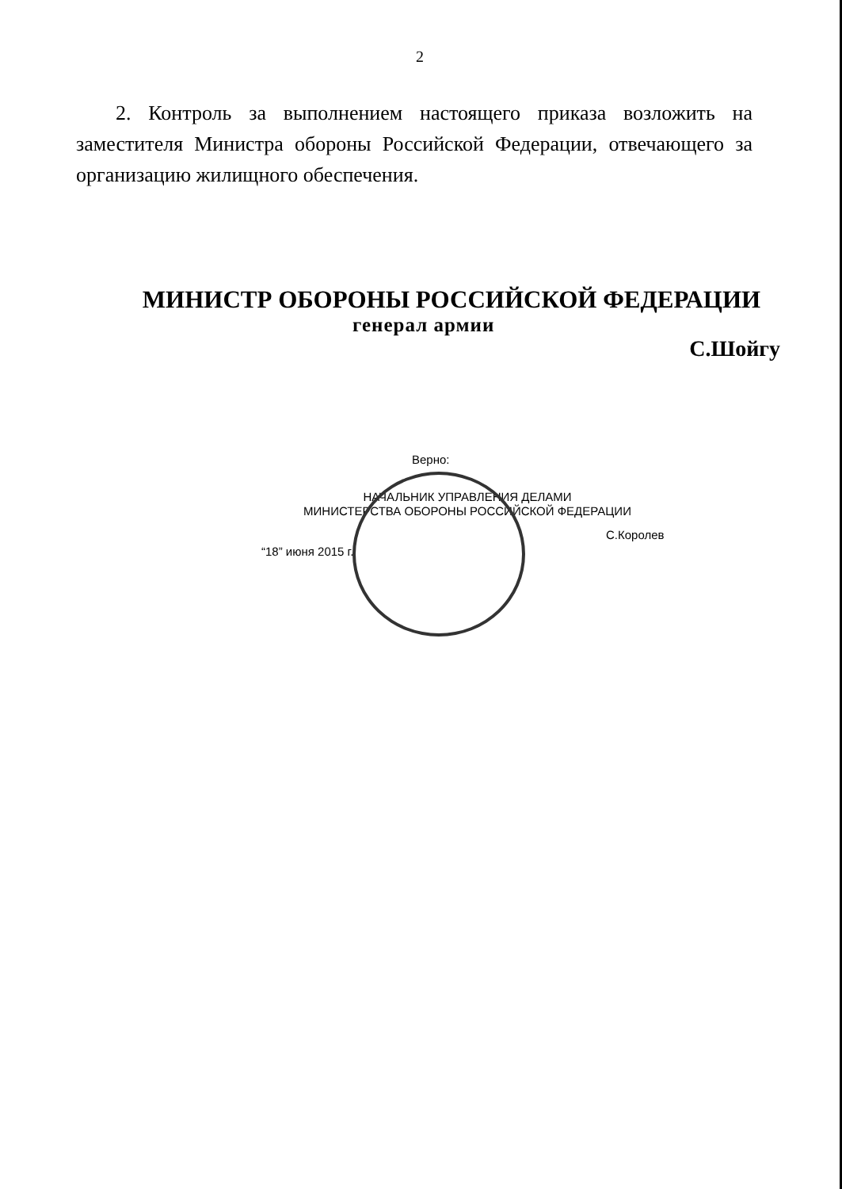2
2. Контроль за выполнением настоящего приказа возложить на заместителя Министра обороны Российской Федерации, отвечающего за организацию жилищного обеспечения.
МИНИСТР ОБОРОНЫ РОССИЙСКОЙ ФЕДЕРАЦИИ
генерал армии
С.Шойгу
Верно:
НАЧАЛЬНИК УПРАВЛЕНИЯ ДЕЛАМИ
МИНИСТЕРСТВА ОБОРОНЫ РОССИЙСКОЙ ФЕДЕРАЦИИ
С.Королев
“18” июня 2015 г.